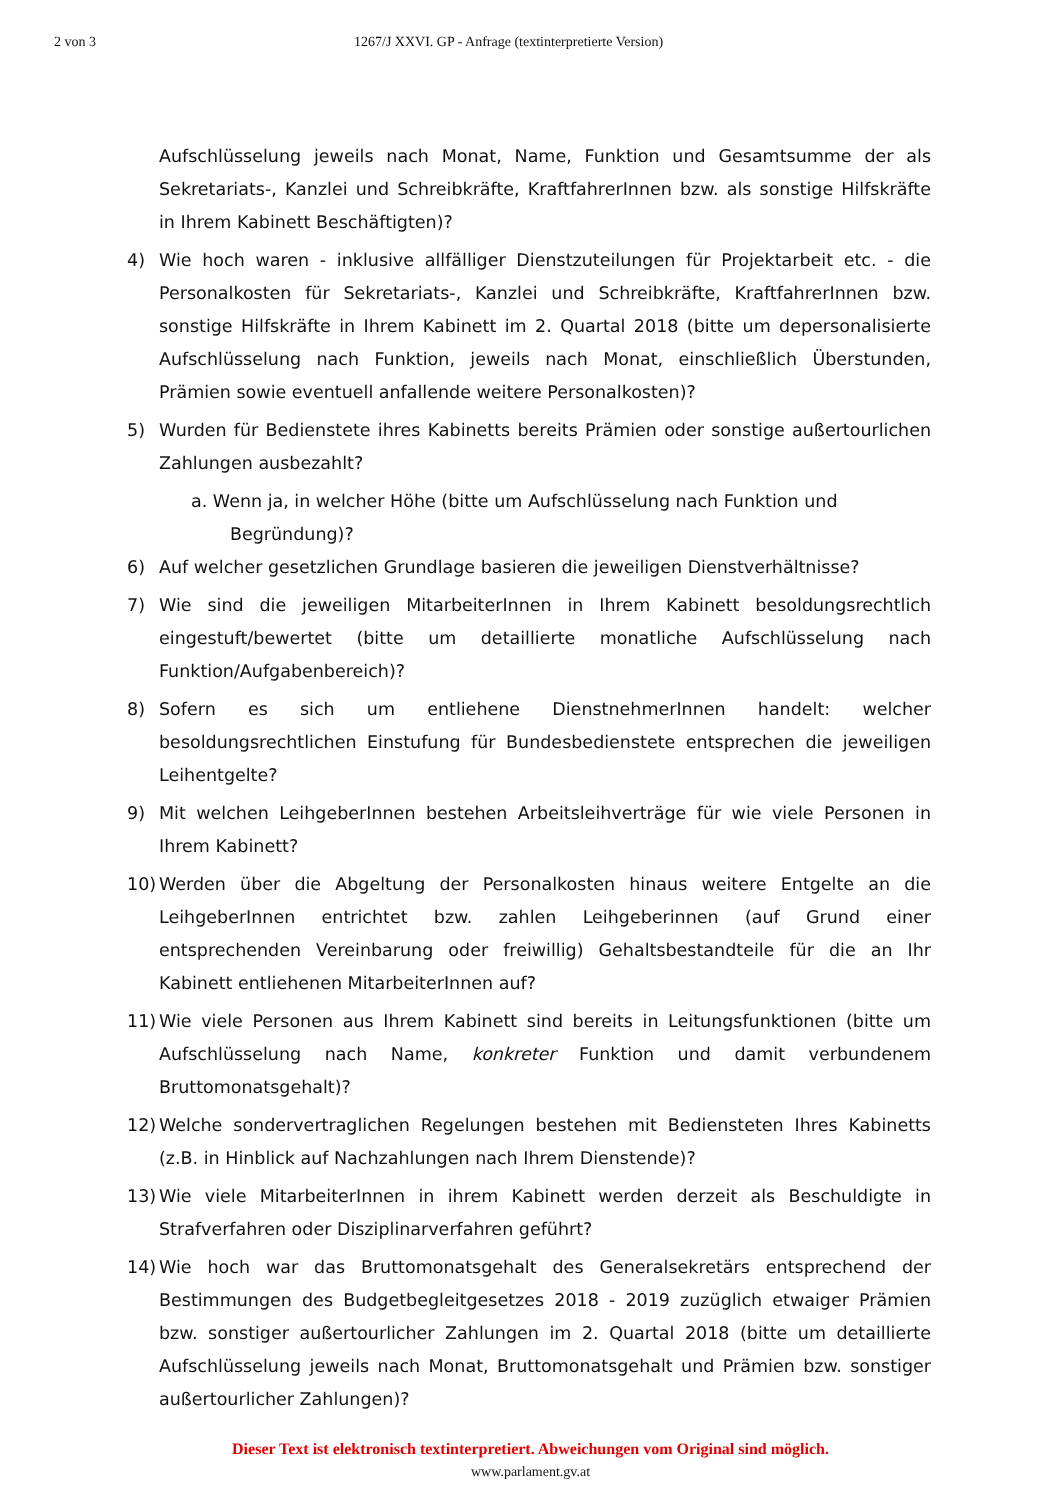2 von 3 1267/J XXVI. GP - Anfrage (textinterpretierte Version)
Aufschlüsselung jeweils nach Monat, Name, Funktion und Gesamtsumme der als Sekretariats-, Kanzlei und Schreibkräfte, KraftfahrerInnen bzw. als sonstige Hilfskräfte in Ihrem Kabinett Beschäftigten)?
4) Wie hoch waren - inklusive allfälliger Dienstzuteilungen für Projektarbeit etc. - die Personalkosten für Sekretariats-, Kanzlei und Schreibkräfte, KraftfahrerInnen bzw. sonstige Hilfskräfte in Ihrem Kabinett im 2. Quartal 2018 (bitte um depersonalisierte Aufschlüsselung nach Funktion, jeweils nach Monat, einschließlich Überstunden, Prämien sowie eventuell anfallende weitere Personalkosten)?
5) Wurden für Bedienstete ihres Kabinetts bereits Prämien oder sonstige außertourlichen Zahlungen ausbezahlt?
a. Wenn ja, in welcher Höhe (bitte um Aufschlüsselung nach Funktion und
Begründung)?
6) Auf welcher gesetzlichen Grundlage basieren die jeweiligen Dienstverhältnisse?
7) Wie sind die jeweiligen MitarbeiterInnen in Ihrem Kabinett besoldungsrechtlich eingestuft/bewertet (bitte um detaillierte monatliche Aufschlüsselung nach Funktion/Aufgabenbereich)?
8) Sofern es sich um entliehene DienstnehmerInnen handelt: welcher besoldungsrechtlichen Einstufung für Bundesbedienstete entsprechen die jeweiligen Leihentgelte?
9) Mit welchen LeihgeberInnen bestehen Arbeitsleihverträge für wie viele Personen in Ihrem Kabinett?
10) Werden über die Abgeltung der Personalkosten hinaus weitere Entgelte an die LeihgeberInnen entrichtet bzw. zahlen Leihgeberinnen (auf Grund einer entsprechenden Vereinbarung oder freiwillig) Gehaltsbestandteile für die an Ihr Kabinett entliehenen MitarbeiterInnen auf?
11) Wie viele Personen aus Ihrem Kabinett sind bereits in Leitungsfunktionen (bitte um Aufschlüsselung nach Name, konkreter Funktion und damit verbundenem Bruttomonatsgehalt)?
12) Welche sondervertraglichen Regelungen bestehen mit Bediensteten Ihres Kabinetts (z.B. in Hinblick auf Nachzahlungen nach Ihrem Dienstende)?
13) Wie viele MitarbeiterInnen in ihrem Kabinett werden derzeit als Beschuldigte in Strafverfahren oder Disziplinarverfahren geführt?
14) Wie hoch war das Bruttomonatsgehalt des Generalsekretärs entsprechend der Bestimmungen des Budgetbegleitgesetzes 2018 - 2019 zuzüglich etwaiger Prämien bzw. sonstiger außertourlicher Zahlungen im 2. Quartal 2018 (bitte um detaillierte Aufschlüsselung jeweils nach Monat, Bruttomonatsgehalt und Prämien bzw. sonstiger außertourlicher Zahlungen)?
Dieser Text ist elektronisch textinterpretiert. Abweichungen vom Original sind möglich.
www.parlament.gv.at